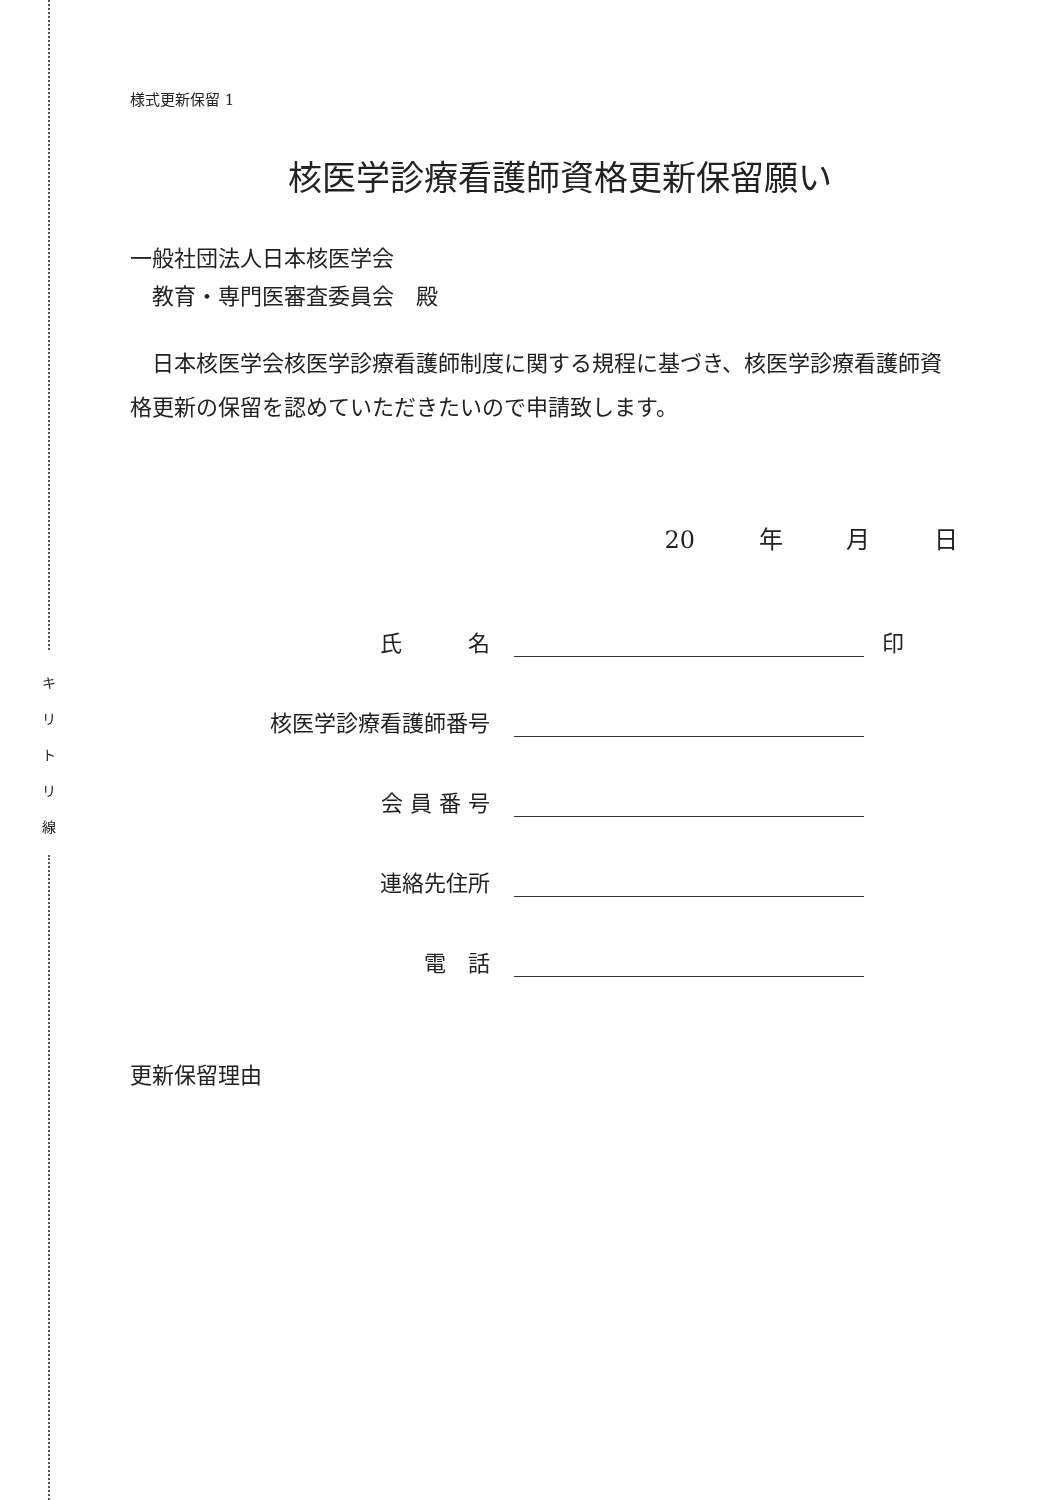キ
リ
ト
リ
線
様式更新保留 1
核医学診療看護師資格更新保留願い
一般社団法人日本核医学会
　教育・専門医審査委員会　殿
　日本核医学会核医学診療看護師制度に関する規程に基づき、核医学診療看護師資格更新の保留を認めていただきたいので申請致します。
20 　年 　月 　日
氏　　　名
印
核医学診療看護師番号
会 員 番 号
連絡先住所
電　話
更新保留理由